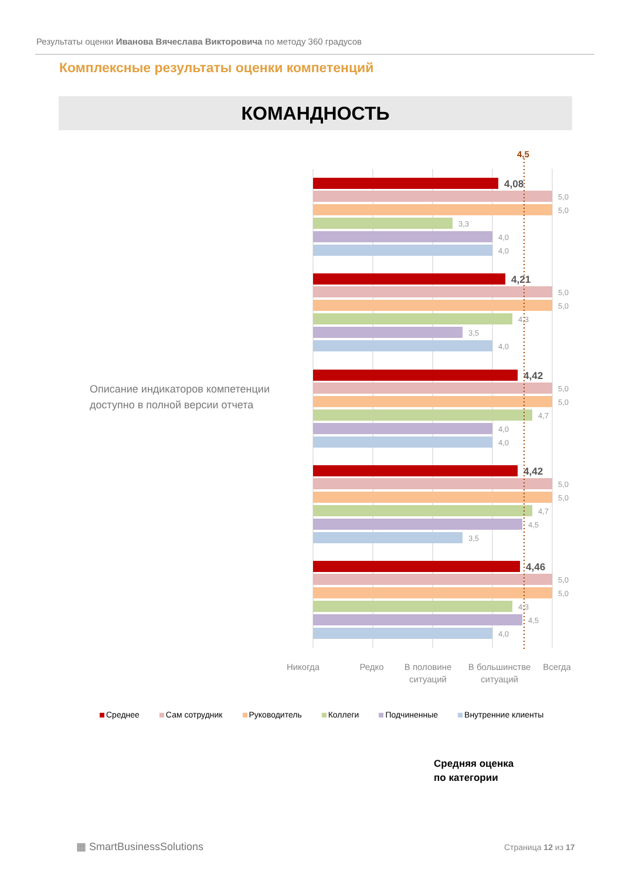Результаты оценки Иванова Вячеслава Викторовича по методу 360 градусов
Комплексные результаты оценки компетенций
КОМАНДНОСТЬ
Описание индикаторов компетенции
доступно в полной версии отчета
4,08
5,0
5,0
3,3
4,0
4,0
4,21
5,0
5,0
4,3
3,5
4,0
4,42
5,0
5,0
4,7
4,0
4,0
4,42
5,0
5,0
4,7
4,5
3,5
4,46
5,0
5,0
4,3
4,5
4,0
4,5
Никогда
Редко
В половине
ситуаций
В большинстве
ситуаций
Всегда
Среднее Сам сотрудник Руководитель Коллеги Подчиненные Внутренние клиенты
Средняя оценка
по категории
▦ SmartBusinessSolutions Страница 12 из 17